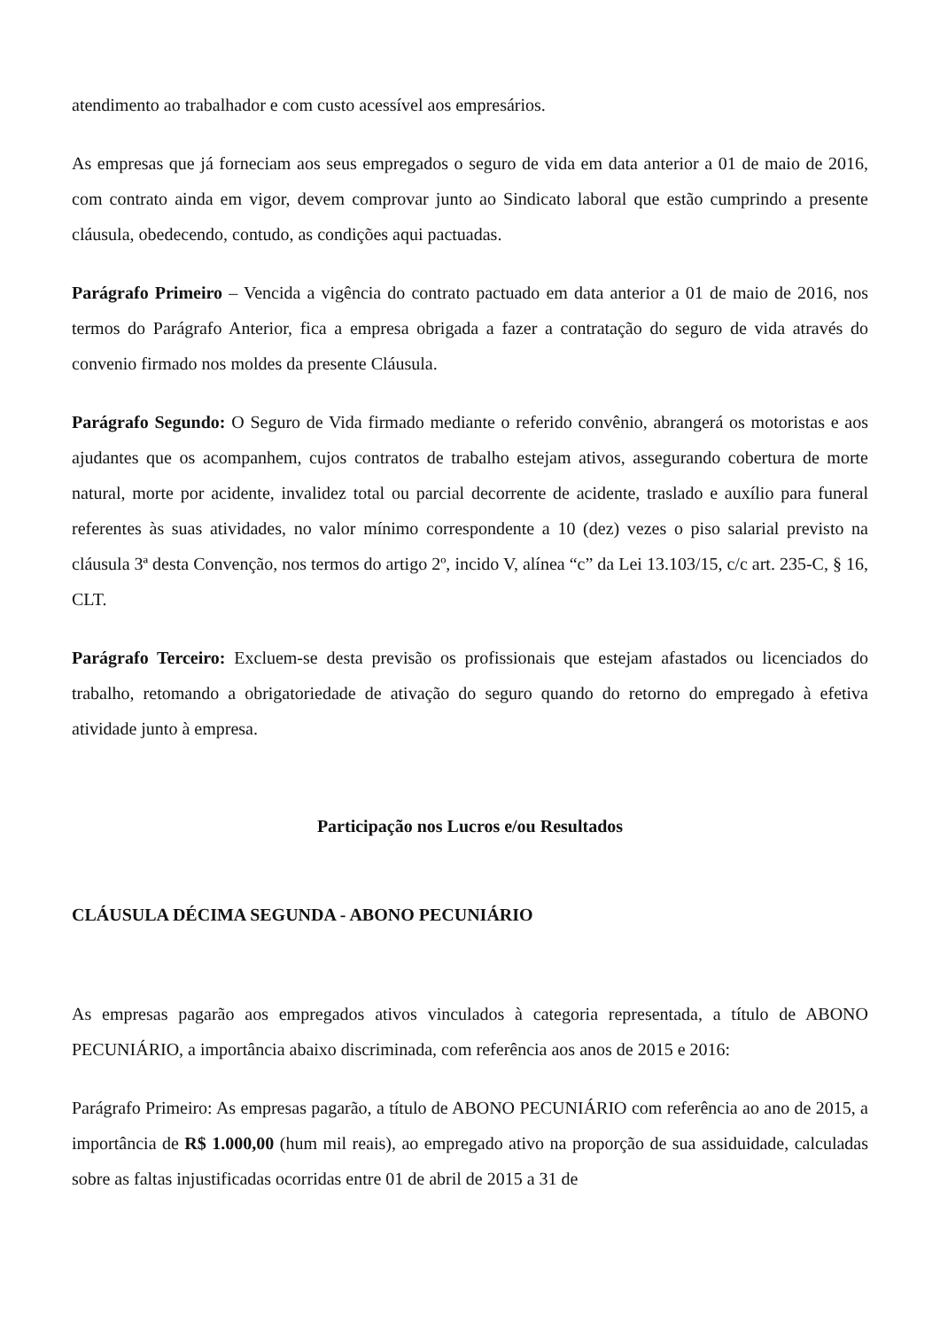atendimento ao trabalhador e com custo acessível aos empresários.
As empresas que já forneciam aos seus empregados o seguro de vida em data anterior a 01 de maio de 2016, com contrato ainda em vigor, devem comprovar junto ao Sindicato laboral que estão cumprindo a presente cláusula, obedecendo, contudo, as condições aqui pactuadas.
Parágrafo Primeiro – Vencida a vigência do contrato pactuado em data anterior a 01 de maio de 2016, nos termos do Parágrafo Anterior, fica a empresa obrigada a fazer a contratação do seguro de vida através do convenio firmado nos moldes da presente Cláusula.
Parágrafo Segundo: O Seguro de Vida firmado mediante o referido convênio, abrangerá os motoristas e aos ajudantes que os acompanhem, cujos contratos de trabalho estejam ativos, assegurando cobertura de morte natural, morte por acidente, invalidez total ou parcial decorrente de acidente, traslado e auxílio para funeral referentes às suas atividades, no valor mínimo correspondente a 10 (dez) vezes o piso salarial previsto na cláusula 3ª desta Convenção, nos termos do artigo 2º, incido V, alínea “c” da Lei 13.103/15, c/c art. 235-C, § 16, CLT.
Parágrafo Terceiro: Excluem-se desta previsão os profissionais que estejam afastados ou licenciados do trabalho, retomando a obrigatoriedade de ativação do seguro quando do retorno do empregado à efetiva atividade junto à empresa.
Participação nos Lucros e/ou Resultados
CLÁUSULA DÉCIMA SEGUNDA - ABONO PECUNIÁRIO
As empresas pagarão aos empregados ativos vinculados à categoria representada, a título de ABONO PECUNIÁRIO, a importância abaixo discriminada, com referência aos anos de 2015 e 2016:
Parágrafo Primeiro: As empresas pagarão, a título de ABONO PECUNIÁRIO com referência ao ano de 2015, a importância de R$ 1.000,00 (hum mil reais), ao empregado ativo na proporção de sua assiduidade, calculadas sobre as faltas injustificadas ocorridas entre 01 de abril de 2015 a 31 de